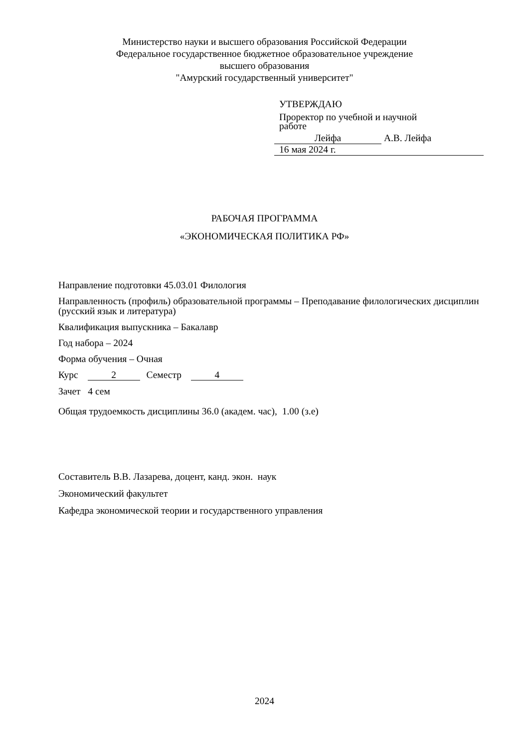Министерство науки и высшего образования Российской Федерации
Федеральное государственное бюджетное образовательное учреждение
высшего образования
"Амурский государственный университет"
УТВЕРЖДАЮ
Проректор по учебной и научной
работе
Лейфа А.В. Лейфа
16 мая 2024 г.
РАБОЧАЯ ПРОГРАММА
«ЭКОНОМИЧЕСКАЯ ПОЛИТИКА РФ»
Направление подготовки 45.03.01 Филология
Направленность (профиль) образовательной программы – Преподавание филологических дисциплин (русский язык и литература)
Квалификация выпускника – Бакалавр
Год набора – 2024
Форма обучения – Очная
Курс 2 Семестр 4
Зачет 4 сем
Общая трудоемкость дисциплины 36.0 (академ. час), 1.00 (з.е)
Составитель В.В. Лазарева, доцент, канд. экон. наук
Экономический факультет
Кафедра экономической теории и государственного управления
2024